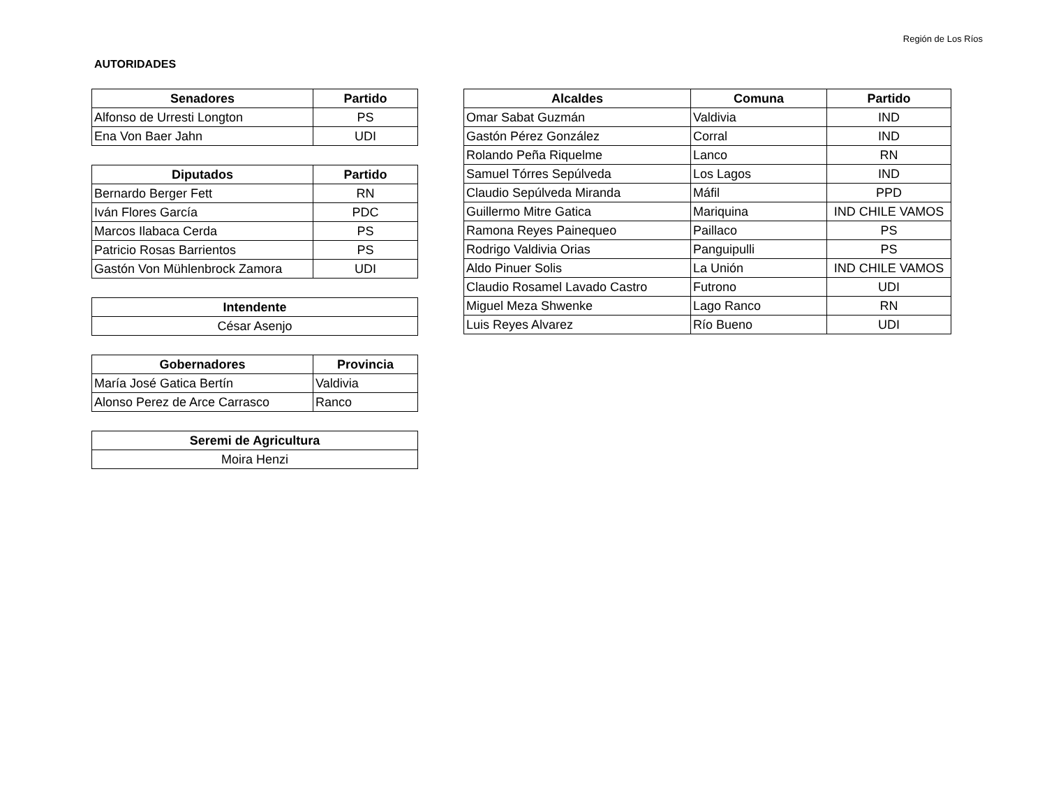Región de Los Ríos
AUTORIDADES
| Senadores | Partido |
| --- | --- |
| Alfonso de Urresti Longton | PS |
| Ena Von Baer Jahn | UDI |
| Diputados | Partido |
| --- | --- |
| Bernardo Berger Fett | RN |
| Iván Flores García | PDC |
| Marcos Ilabaca Cerda | PS |
| Patricio Rosas Barrientos | PS |
| Gastón Von Mühlenbrock Zamora | UDI |
| Intendente |
| --- |
| César Asenjo |
| Gobernadores | Provincia |
| --- | --- |
| María José Gatica Bertín | Valdivia |
| Alonso Perez de Arce Carrasco | Ranco |
| Seremi de Agricultura |
| --- |
| Moira Henzi |
| Alcaldes | Comuna | Partido |
| --- | --- | --- |
| Omar Sabat Guzmán | Valdivia | IND |
| Gastón Pérez González | Corral | IND |
| Rolando Peña Riquelme | Lanco | RN |
| Samuel Tórres Sepúlveda | Los Lagos | IND |
| Claudio Sepúlveda Miranda | Máfil | PPD |
| Guillermo Mitre Gatica | Mariquina | IND CHILE VAMOS |
| Ramona Reyes Painequeo | Paillaco | PS |
| Rodrigo Valdivia Orias | Panguipulli | PS |
| Aldo Pinuer Solis | La Unión | IND CHILE VAMOS |
| Claudio Rosamel Lavado Castro | Futrono | UDI |
| Miguel Meza Shwenke | Lago Ranco | RN |
| Luis Reyes Alvarez | Río Bueno | UDI |